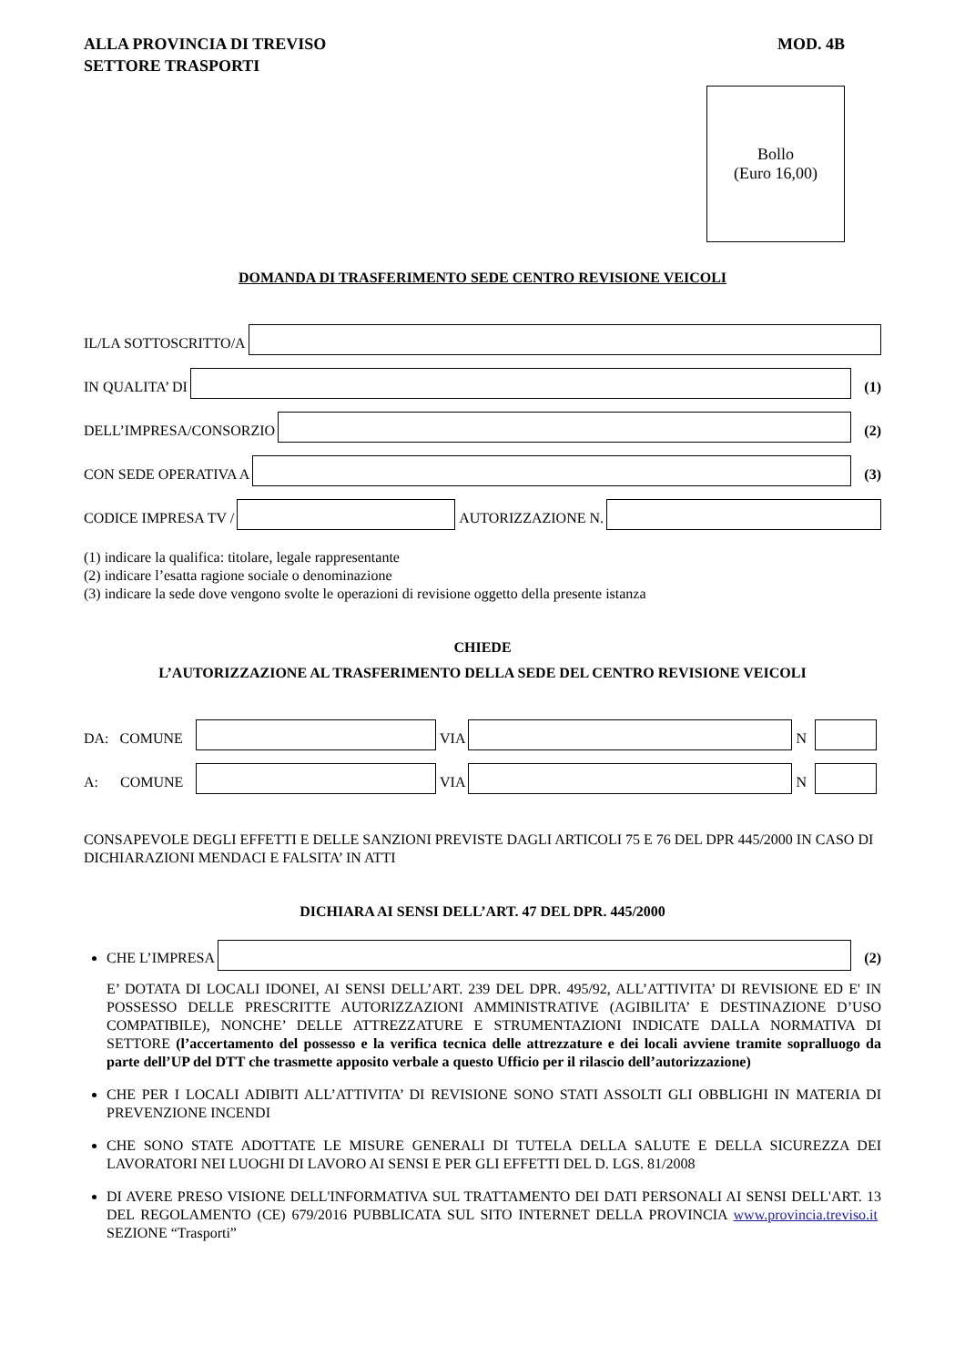ALLA PROVINCIA DI TREVISO
SETTORE TRASPORTI
MOD. 4B
Bollo
(Euro 16,00)
DOMANDA DI TRASFERIMENTO SEDE CENTRO REVISIONE VEICOLI
IL/LA SOTTOSCRITTO/A
IN QUALITA’ DI
(1)
DELL’IMPRESA/CONSORZIO
(2)
CON SEDE OPERATIVA A
(3)
CODICE IMPRESA TV /
AUTORIZZAZIONE N.
(1) indicare la qualifica: titolare, legale rappresentante
(2) indicare l’esatta ragione sociale o denominazione
(3) indicare la sede dove vengono svolte le operazioni di revisione oggetto della presente istanza
CHIEDE
L’AUTORIZZAZIONE AL TRASFERIMENTO DELLA SEDE DEL CENTRO REVISIONE VEICOLI
DA: COMUNE
VIA
N
A: COMUNE
VIA
N
CONSAPEVOLE DEGLI EFFETTI E DELLE SANZIONI PREVISTE DAGLI ARTICOLI 75 E 76 DEL DPR 445/2000 IN CASO DI DICHIARAZIONI MENDACI E FALSITA’ IN ATTI
DICHIARA AI SENSI DELL’ART. 47 DEL DPR. 445/2000
CHE L’IMPRESA
(2)
E’ DOTATA DI LOCALI IDONEI, AI SENSI DELL’ART. 239 DEL DPR. 495/92, ALL’ATTIVITA’ DI REVISIONE ED E' IN POSSESSO DELLE PRESCRITTE AUTORIZZAZIONI AMMINISTRATIVE (AGIBILITA’ E DESTINAZIONE D’USO COMPATIBILE), NONCHE’ DELLE ATTREZZATURE E STRUMENTAZIONI INDICATE DALLA NORMATIVA DI SETTORE (l’accertamento del possesso e la verifica tecnica delle attrezzature e dei locali avviene tramite sopralluogo da parte dell’UP del DTT che trasmette apposito verbale a questo Ufficio per il rilascio dell’autorizzazione)
CHE PER I LOCALI ADIBITI ALL’ATTIVITA’ DI REVISIONE SONO STATI ASSOLTI GLI OBBLIGHI IN MATERIA DI PREVENZIONE INCENDI
CHE SONO STATE ADOTTATE LE MISURE GENERALI DI TUTELA DELLA SALUTE E DELLA SICUREZZA DEI LAVORATORI NEI LUOGHI DI LAVORO AI SENSI E PER GLI EFFETTI DEL D. LGS. 81/2008
DI AVERE PRESO VISIONE DELL'INFORMATIVA SUL TRATTAMENTO DEI DATI PERSONALI AI SENSI DELL'ART. 13 DEL REGOLAMENTO (CE) 679/2016 PUBBLICATA SUL SITO INTERNET DELLA PROVINCIA www.provincia.treviso.it SEZIONE “Trasporti”